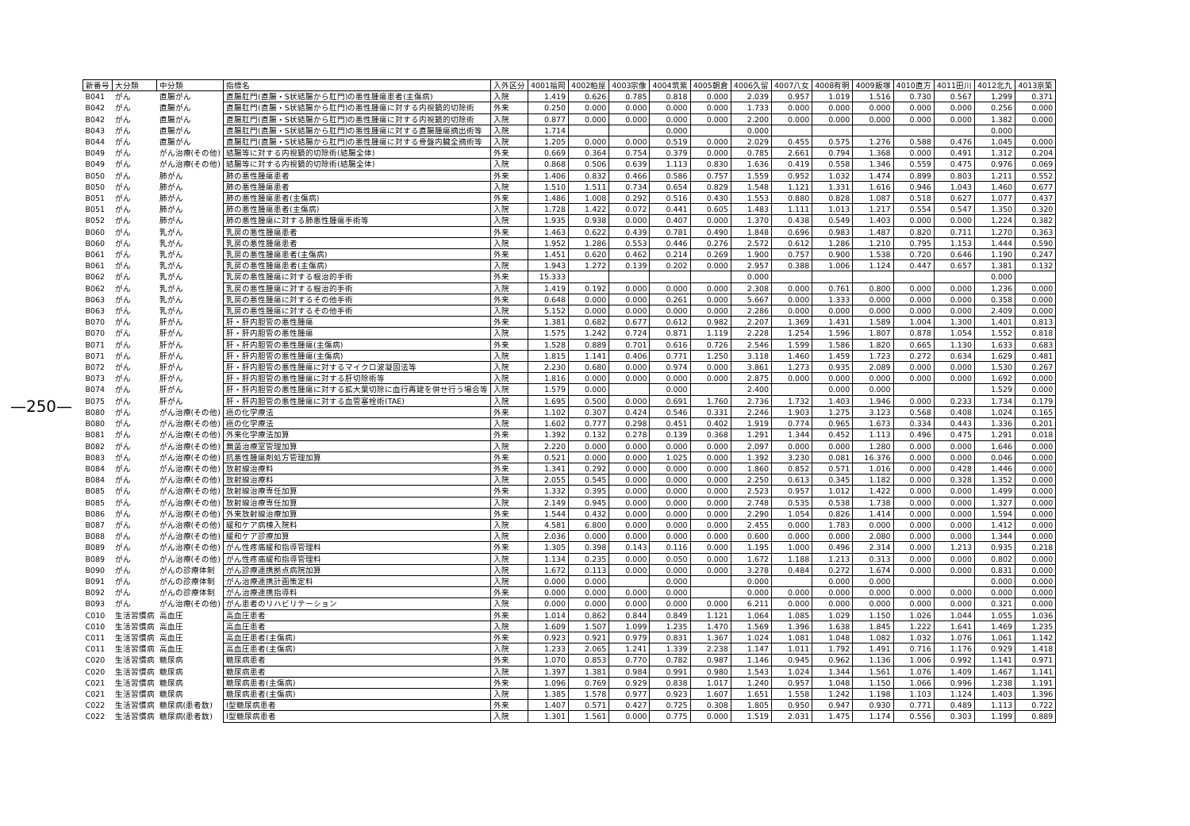—250—
| 新番号 | 大分類 | 中分類 | 指標名 | 入外区分 | 4001福岡 | 4002粕屋 | 4003宗像 | 4004筑紫 | 4005朝倉 | 4006久留 | 4007八女 | 4008有明 | 4009飯塚 | 4010直方 | 4011田川 | 4012北九 | 4013京築 |
| --- | --- | --- | --- | --- | --- | --- | --- | --- | --- | --- | --- | --- | --- | --- | --- | --- | --- |
| B041 | がん | 直腸がん | 直腸肛門(直腸・S状結腸から肛門)の悪性腫瘍患者(主傷病) | 入院 | 1.419 | 0.626 | 0.785 | 0.818 | 0.000 | 2.039 | 0.957 | 1.019 | 1.516 | 0.730 | 0.567 | 1.299 | 0.371 |
| B042 | がん | 直腸がん | 直腸肛門(直腸・S状結腸から肛門)の悪性腫瘍に対する内視鏡的切除術 | 外来 | 0.250 | 0.000 | 0.000 | 0.000 | 0.000 | 1.733 | 0.000 | 0.000 | 0.000 | 0.000 | 0.000 | 0.256 | 0.000 |
| B042 | がん | 直腸がん | 直腸肛門(直腸・S状結腸から肛門)の悪性腫瘍に対する内視鏡的切除術 | 入院 | 0.877 | 0.000 | 0.000 | 0.000 | 0.000 | 2.200 | 0.000 | 0.000 | 0.000 | 0.000 | 0.000 | 1.382 | 0.000 |
| B043 | がん | 直腸がん | 直腸肛門(直腸・S状結腸から肛門)の悪性腫瘍に対する直腸腫瘍摘出術等 | 入院 | 1.714 | | | 0.000 | | 0.000 | | | | | | 0.000 | |
| B044 | がん | 直腸がん | 直腸肛門(直腸・S状結腸から肛門)の悪性腫瘍に対する骨盤内臓全摘術等 | 入院 | 1.205 | 0.000 | 0.000 | 0.519 | 0.000 | 2.029 | 0.455 | 0.575 | 1.276 | 0.588 | 0.476 | 1.045 | 0.000 |
| B049 | がん | がん治療(その他) | 結腸等に対する内視鏡的切除術(結腸全体) | 外来 | 0.669 | 0.364 | 0.754 | 0.379 | 0.000 | 0.785 | 2.661 | 0.794 | 1.368 | 0.000 | 0.491 | 1.312 | 0.204 |
| B049 | がん | がん治療(その他) | 結腸等に対する内視鏡的切除術(結腸全体) | 入院 | 0.868 | 0.506 | 0.639 | 1.113 | 0.830 | 1.636 | 0.419 | 0.558 | 1.346 | 0.559 | 0.475 | 0.976 | 0.069 |
| B050 | がん | 肺がん | 肺の悪性腫瘍患者 | 外来 | 1.406 | 0.832 | 0.466 | 0.586 | 0.757 | 1.559 | 0.952 | 1.032 | 1.474 | 0.899 | 0.803 | 1.211 | 0.552 |
| B050 | がん | 肺がん | 肺の悪性腫瘍患者 | 入院 | 1.510 | 1.511 | 0.734 | 0.654 | 0.829 | 1.548 | 1.121 | 1.331 | 1.616 | 0.946 | 1.043 | 1.460 | 0.677 |
| B051 | がん | 肺がん | 肺の悪性腫瘍患者(主傷病) | 外来 | 1.486 | 1.008 | 0.292 | 0.516 | 0.430 | 1.553 | 0.880 | 0.828 | 1.087 | 0.518 | 0.627 | 1.077 | 0.437 |
| B051 | がん | 肺がん | 肺の悪性腫瘍患者(主傷病) | 入院 | 1.728 | 1.422 | 0.072 | 0.441 | 0.605 | 1.483 | 1.111 | 1.013 | 1.217 | 0.554 | 0.547 | 1.350 | 0.320 |
| B052 | がん | 肺がん | 肺の悪性腫瘍に対する肺悪性腫瘍手術等 | 入院 | 1.935 | 0.938 | 0.000 | 0.407 | 0.000 | 1.370 | 0.438 | 0.549 | 1.403 | 0.000 | 0.000 | 1.224 | 0.382 |
| B060 | がん | 乳がん | 乳房の悪性腫瘍患者 | 外来 | 1.463 | 0.622 | 0.439 | 0.781 | 0.490 | 1.848 | 0.696 | 0.983 | 1.487 | 0.820 | 0.711 | 1.270 | 0.363 |
| B060 | がん | 乳がん | 乳房の悪性腫瘍患者 | 入院 | 1.952 | 1.286 | 0.553 | 0.446 | 0.276 | 2.572 | 0.612 | 1.286 | 1.210 | 0.795 | 1.153 | 1.444 | 0.590 |
| B061 | がん | 乳がん | 乳房の悪性腫瘍患者(主傷病) | 外来 | 1.451 | 0.620 | 0.462 | 0.214 | 0.269 | 1.900 | 0.757 | 0.900 | 1.538 | 0.720 | 0.646 | 1.190 | 0.247 |
| B061 | がん | 乳がん | 乳房の悪性腫瘍患者(主傷病) | 入院 | 1.943 | 1.272 | 0.139 | 0.202 | 0.000 | 2.957 | 0.388 | 1.006 | 1.124 | 0.447 | 0.657 | 1.381 | 0.132 |
| B062 | がん | 乳がん | 乳房の悪性腫瘍に対する根治的手術 | 外来 | 15.333 | | | | | 0.000 | | | | | | 0.000 | |
| B062 | がん | 乳がん | 乳房の悪性腫瘍に対する根治的手術 | 入院 | 1.419 | 0.192 | 0.000 | 0.000 | 0.000 | 2.308 | 0.000 | 0.761 | 0.800 | 0.000 | 0.000 | 1.236 | 0.000 |
| B063 | がん | 乳がん | 乳房の悪性腫瘍に対するその他手術 | 外来 | 0.648 | 0.000 | 0.000 | 0.261 | 0.000 | 5.667 | 0.000 | 1.333 | 0.000 | 0.000 | 0.000 | 0.358 | 0.000 |
| B063 | がん | 乳がん | 乳房の悪性腫瘍に対するその他手術 | 入院 | 5.152 | 0.000 | 0.000 | 0.000 | 0.000 | 2.286 | 0.000 | 0.000 | 0.000 | 0.000 | 0.000 | 2.409 | 0.000 |
| B070 | がん | 肝がん | 肝・肝内胆管の悪性腫瘍 | 外来 | 1.381 | 0.682 | 0.677 | 0.612 | 0.982 | 2.207 | 1.369 | 1.431 | 1.589 | 1.004 | 1.300 | 1.401 | 0.813 |
| B070 | がん | 肝がん | 肝・肝内胆管の悪性腫瘍 | 入院 | 1.575 | 1.242 | 0.724 | 0.871 | 1.119 | 2.228 | 1.254 | 1.596 | 1.807 | 0.878 | 1.054 | 1.552 | 0.818 |
| B071 | がん | 肝がん | 肝・肝内胆管の悪性腫瘍(主傷病) | 外来 | 1.528 | 0.889 | 0.701 | 0.616 | 0.726 | 2.546 | 1.599 | 1.586 | 1.820 | 0.665 | 1.130 | 1.633 | 0.683 |
| B071 | がん | 肝がん | 肝・肝内胆管の悪性腫瘍(主傷病) | 入院 | 1.815 | 1.141 | 0.406 | 0.771 | 1.250 | 3.118 | 1.460 | 1.459 | 1.723 | 0.272 | 0.634 | 1.629 | 0.481 |
| B072 | がん | 肝がん | 肝・肝内胆管の悪性腫瘍に対するマイクロ波凝固法等 | 入院 | 2.230 | 0.680 | 0.000 | 0.974 | 0.000 | 3.861 | 1.273 | 0.935 | 2.089 | 0.000 | 0.000 | 1.530 | 0.267 |
| B073 | がん | 肝がん | 肝・肝内胆管の悪性腫瘍に対する肝切除術等 | 入院 | 1.816 | 0.000 | 0.000 | 0.000 | 0.000 | 2.875 | 0.000 | 0.000 | 0.000 | 0.000 | 0.000 | 1.692 | 0.000 |
| B074 | がん | 肝がん | 肝・肝内胆管の悪性腫瘍に対する拡大葉切除に血行再建を併せ行う場合等 | 入院 | 1.579 | 0.000 | | 0.000 | | 2.400 | | 0.000 | 0.000 | | | 1.529 | 0.000 |
| B075 | がん | 肝がん | 肝・肝内胆管の悪性腫瘍に対する血管塞栓術(TAE) | 入院 | 1.695 | 0.500 | 0.000 | 0.691 | 1.760 | 2.736 | 1.732 | 1.403 | 1.946 | 0.000 | 0.233 | 1.734 | 0.179 |
| B080 | がん | がん治療(その他) | 癌の化学療法 | 外来 | 1.102 | 0.307 | 0.424 | 0.546 | 0.331 | 2.246 | 1.903 | 1.275 | 3.123 | 0.568 | 0.408 | 1.024 | 0.165 |
| B080 | がん | がん治療(その他) | 癌の化学療法 | 入院 | 1.602 | 0.777 | 0.298 | 0.451 | 0.402 | 1.919 | 0.774 | 0.965 | 1.673 | 0.334 | 0.443 | 1.336 | 0.201 |
| B081 | がん | がん治療(その他) | 外来化学療法加算 | 外来 | 1.392 | 0.132 | 0.278 | 0.139 | 0.368 | 1.291 | 1.344 | 0.452 | 1.113 | 0.496 | 0.475 | 1.291 | 0.018 |
| B082 | がん | がん治療(その他) | 無菌治療室管理加算 | 入院 | 2.220 | 0.000 | 0.000 | 0.000 | 0.000 | 2.097 | 0.000 | 0.000 | 1.280 | 0.000 | 0.000 | 1.646 | 0.000 |
| B083 | がん | がん治療(その他) | 抗悪性腫瘍剤処方管理加算 | 外来 | 0.521 | 0.000 | 0.000 | 1.025 | 0.000 | 1.392 | 3.230 | 0.081 | 16.376 | 0.000 | 0.000 | 0.046 | 0.000 |
| B084 | がん | がん治療(その他) | 放射線治療料 | 外来 | 1.341 | 0.292 | 0.000 | 0.000 | 0.000 | 1.860 | 0.852 | 0.571 | 1.016 | 0.000 | 0.428 | 1.446 | 0.000 |
| B084 | がん | がん治療(その他) | 放射線治療料 | 入院 | 2.055 | 0.545 | 0.000 | 0.000 | 0.000 | 2.250 | 0.613 | 0.345 | 1.182 | 0.000 | 0.328 | 1.352 | 0.000 |
| B085 | がん | がん治療(その他) | 放射線治療専任加算 | 外来 | 1.332 | 0.395 | 0.000 | 0.000 | 0.000 | 2.523 | 0.957 | 1.012 | 1.422 | 0.000 | 0.000 | 1.499 | 0.000 |
| B085 | がん | がん治療(その他) | 放射線治療専任加算 | 入院 | 2.149 | 0.945 | 0.000 | 0.000 | 0.000 | 2.748 | 0.535 | 0.538 | 1.738 | 0.000 | 0.000 | 1.327 | 0.000 |
| B086 | がん | がん治療(その他) | 外来放射線治療加算 | 外来 | 1.544 | 0.432 | 0.000 | 0.000 | 0.000 | 2.290 | 1.054 | 0.826 | 1.414 | 0.000 | 0.000 | 1.594 | 0.000 |
| B087 | がん | がん治療(その他) | 緩和ケア病棟入院料 | 入院 | 4.581 | 6.800 | 0.000 | 0.000 | 0.000 | 2.455 | 0.000 | 1.783 | 0.000 | 0.000 | 0.000 | 1.412 | 0.000 |
| B088 | がん | がん治療(その他) | 緩和ケア診療加算 | 入院 | 2.036 | 0.000 | 0.000 | 0.000 | 0.000 | 0.600 | 0.000 | 0.000 | 2.080 | 0.000 | 0.000 | 1.344 | 0.000 |
| B089 | がん | がん治療(その他) | がん性疼痛緩和指導管理料 | 外来 | 1.305 | 0.398 | 0.143 | 0.116 | 0.000 | 1.195 | 1.000 | 0.496 | 2.314 | 0.000 | 1.213 | 0.935 | 0.218 |
| B089 | がん | がん治療(その他) | がん性疼痛緩和指導管理料 | 入院 | 1.134 | 0.235 | 0.000 | 0.050 | 0.000 | 1.672 | 1.188 | 1.213 | 0.313 | 0.000 | 0.000 | 0.802 | 0.000 |
| B090 | がん | がんの診療体制 | がん診療連携拠点病院加算 | 入院 | 1.672 | 0.113 | 0.000 | 0.000 | 0.000 | 3.278 | 0.484 | 0.272 | 1.674 | 0.000 | 0.000 | 0.831 | 0.000 |
| B091 | がん | がんの診療体制 | がん治療連携計画策定料 | 入院 | 0.000 | 0.000 | | 0.000 | | 0.000 | | 0.000 | 0.000 | | | 0.000 | 0.000 |
| B092 | がん | がんの診療体制 | がん治療連携指導料 | 外来 | 0.000 | 0.000 | 0.000 | 0.000 | | 0.000 | 0.000 | 0.000 | 0.000 | 0.000 | 0.000 | 0.000 | 0.000 |
| B093 | がん | がん治療(その他) | がん患者のリハビリテーション | 入院 | 0.000 | 0.000 | 0.000 | 0.000 | 0.000 | 6.211 | 0.000 | 0.000 | 0.000 | 0.000 | 0.000 | 0.321 | 0.000 |
| C010 | 生活習慣病 | 高血圧 | 高血圧患者 | 外来 | 1.014 | 0.862 | 0.844 | 0.849 | 1.121 | 1.064 | 1.085 | 1.029 | 1.150 | 1.026 | 1.044 | 1.055 | 1.036 |
| C010 | 生活習慣病 | 高血圧 | 高血圧患者 | 入院 | 1.609 | 1.507 | 1.099 | 1.235 | 1.470 | 1.569 | 1.396 | 1.638 | 1.845 | 1.222 | 1.641 | 1.469 | 1.235 |
| C011 | 生活習慣病 | 高血圧 | 高血圧患者(主傷病) | 外来 | 0.923 | 0.921 | 0.979 | 0.831 | 1.367 | 1.024 | 1.081 | 1.048 | 1.082 | 1.032 | 1.076 | 1.061 | 1.142 |
| C011 | 生活習慣病 | 高血圧 | 高血圧患者(主傷病) | 入院 | 1.233 | 2.065 | 1.241 | 1.339 | 2.238 | 1.147 | 1.011 | 1.792 | 1.491 | 0.716 | 1.176 | 0.929 | 1.418 |
| C020 | 生活習慣病 | 糖尿病 | 糖尿病患者 | 外来 | 1.070 | 0.853 | 0.770 | 0.782 | 0.987 | 1.146 | 0.945 | 0.962 | 1.136 | 1.006 | 0.992 | 1.141 | 0.971 |
| C020 | 生活習慣病 | 糖尿病 | 糖尿病患者 | 入院 | 1.397 | 1.381 | 0.984 | 0.991 | 0.980 | 1.543 | 1.024 | 1.344 | 1.561 | 1.076 | 1.409 | 1.467 | 1.141 |
| C021 | 生活習慣病 | 糖尿病 | 糖尿病患者(主傷病) | 外来 | 1.096 | 0.769 | 0.929 | 0.838 | 1.017 | 1.240 | 0.957 | 1.048 | 1.150 | 1.066 | 0.996 | 1.238 | 1.191 |
| C021 | 生活習慣病 | 糖尿病 | 糖尿病患者(主傷病) | 入院 | 1.385 | 1.578 | 0.977 | 0.923 | 1.607 | 1.651 | 1.558 | 1.242 | 1.198 | 1.103 | 1.124 | 1.403 | 1.396 |
| C022 | 生活習慣病 | 糖尿病(患者数) | Ⅰ型糖尿病患者 | 外来 | 1.407 | 0.571 | 0.427 | 0.725 | 0.308 | 1.805 | 0.950 | 0.947 | 0.930 | 0.771 | 0.489 | 1.113 | 0.722 |
| C022 | 生活習慣病 | 糖尿病(患者数) | Ⅰ型糖尿病患者 | 入院 | 1.301 | 1.561 | 0.000 | 0.775 | 0.000 | 1.519 | 2.031 | 1.475 | 1.174 | 0.556 | 0.303 | 1.199 | 0.889 |